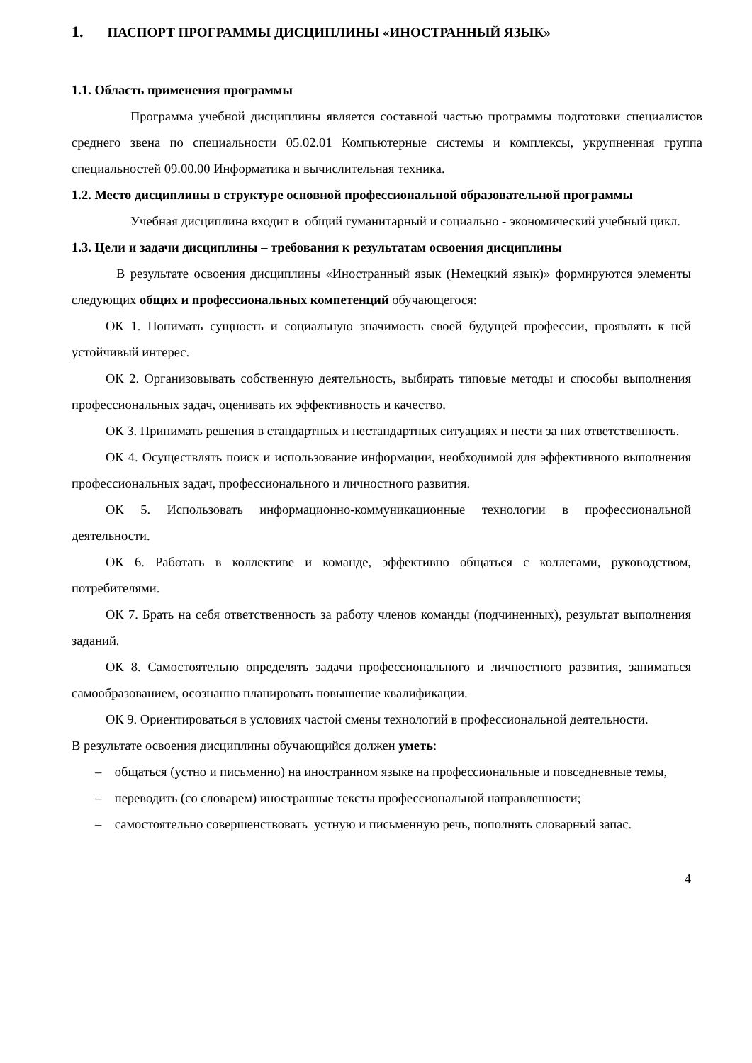1. ПАСПОРТ ПРОГРАММЫ ДИСЦИПЛИНЫ «ИНОСТРАННЫЙ ЯЗЫК»
1.1. Область применения программы
Программа учебной дисциплины является составной частью программы подготовки специалистов среднего звена по специальности 05.02.01 Компьютерные системы и комплексы, укрупненная группа специальностей 09.00.00 Информатика и вычислительная техника.
1.2. Место дисциплины в структуре основной профессиональной образовательной программы
Учебная дисциплина входит в общий гуманитарный и социально - экономический учебный цикл.
1.3. Цели и задачи дисциплины – требования к результатам освоения дисциплины
В результате освоения дисциплины «Иностранный язык (Немецкий язык)» формируются элементы следующих общих и профессиональных компетенций обучающегося:
ОК 1. Понимать сущность и социальную значимость своей будущей профессии, проявлять к ней устойчивый интерес.
ОК 2. Организовывать собственную деятельность, выбирать типовые методы и способы выполнения профессиональных задач, оценивать их эффективность и качество.
ОК 3. Принимать решения в стандартных и нестандартных ситуациях и нести за них ответственность.
ОК 4. Осуществлять поиск и использование информации, необходимой для эффективного выполнения профессиональных задач, профессионального и личностного развития.
ОК 5. Использовать информационно-коммуникационные технологии в профессиональной деятельности.
ОК 6. Работать в коллективе и команде, эффективно общаться с коллегами, руководством, потребителями.
ОК 7. Брать на себя ответственность за работу членов команды (подчиненных), результат выполнения заданий.
ОК 8. Самостоятельно определять задачи профессионального и личностного развития, заниматься самообразованием, осознанно планировать повышение квалификации.
ОК 9. Ориентироваться в условиях частой смены технологий в профессиональной деятельности.
В результате освоения дисциплины обучающийся должен уметь:
– общаться (устно и письменно) на иностранном языке на профессиональные и повседневные темы,
– переводить (со словарем) иностранные тексты профессиональной направленности;
– самостоятельно совершенствовать устную и письменную речь, пополнять словарный запас.
4